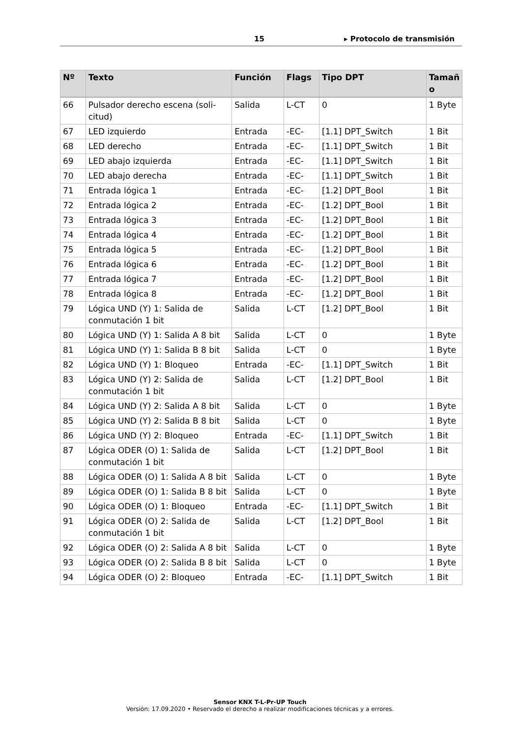15 ▸ Protocolo de transmisión
| Nº | Texto | Función | Flags | Tipo DPT | Tamañ o |
| --- | --- | --- | --- | --- | --- |
| 66 | Pulsador derecho escena (soli-citud) | Salida | L-CT | 0 | 1 Byte |
| 67 | LED izquierdo | Entrada | -EC- | [1.1] DPT_Switch | 1 Bit |
| 68 | LED derecho | Entrada | -EC- | [1.1] DPT_Switch | 1 Bit |
| 69 | LED abajo izquierda | Entrada | -EC- | [1.1] DPT_Switch | 1 Bit |
| 70 | LED abajo derecha | Entrada | -EC- | [1.1] DPT_Switch | 1 Bit |
| 71 | Entrada lógica 1 | Entrada | -EC- | [1.2] DPT_Bool | 1 Bit |
| 72 | Entrada lógica 2 | Entrada | -EC- | [1.2] DPT_Bool | 1 Bit |
| 73 | Entrada lógica 3 | Entrada | -EC- | [1.2] DPT_Bool | 1 Bit |
| 74 | Entrada lógica 4 | Entrada | -EC- | [1.2] DPT_Bool | 1 Bit |
| 75 | Entrada lógica 5 | Entrada | -EC- | [1.2] DPT_Bool | 1 Bit |
| 76 | Entrada lógica 6 | Entrada | -EC- | [1.2] DPT_Bool | 1 Bit |
| 77 | Entrada lógica 7 | Entrada | -EC- | [1.2] DPT_Bool | 1 Bit |
| 78 | Entrada lógica 8 | Entrada | -EC- | [1.2] DPT_Bool | 1 Bit |
| 79 | Lógica UND (Y) 1: Salida de conmutación 1 bit | Salida | L-CT | [1.2] DPT_Bool | 1 Bit |
| 80 | Lógica UND (Y) 1: Salida A 8 bit | Salida | L-CT | 0 | 1 Byte |
| 81 | Lógica UND (Y) 1: Salida B 8 bit | Salida | L-CT | 0 | 1 Byte |
| 82 | Lógica UND (Y) 1: Bloqueo | Entrada | -EC- | [1.1] DPT_Switch | 1 Bit |
| 83 | Lógica UND (Y) 2: Salida de conmutación 1 bit | Salida | L-CT | [1.2] DPT_Bool | 1 Bit |
| 84 | Lógica UND (Y) 2: Salida A 8 bit | Salida | L-CT | 0 | 1 Byte |
| 85 | Lógica UND (Y) 2: Salida B 8 bit | Salida | L-CT | 0 | 1 Byte |
| 86 | Lógica UND (Y) 2: Bloqueo | Entrada | -EC- | [1.1] DPT_Switch | 1 Bit |
| 87 | Lógica ODER (O) 1: Salida de conmutación 1 bit | Salida | L-CT | [1.2] DPT_Bool | 1 Bit |
| 88 | Lógica ODER (O) 1: Salida A 8 bit | Salida | L-CT | 0 | 1 Byte |
| 89 | Lógica ODER (O) 1: Salida B 8 bit | Salida | L-CT | 0 | 1 Byte |
| 90 | Lógica ODER (O) 1: Bloqueo | Entrada | -EC- | [1.1] DPT_Switch | 1 Bit |
| 91 | Lógica ODER (O) 2: Salida de conmutación 1 bit | Salida | L-CT | [1.2] DPT_Bool | 1 Bit |
| 92 | Lógica ODER (O) 2: Salida A 8 bit | Salida | L-CT | 0 | 1 Byte |
| 93 | Lógica ODER (O) 2: Salida B 8 bit | Salida | L-CT | 0 | 1 Byte |
| 94 | Lógica ODER (O) 2: Bloqueo | Entrada | -EC- | [1.1] DPT_Switch | 1 Bit |
Sensor KNX T-L-Pr-UP Touch
Versión: 17.09.2020 • Reservado el derecho a realizar modificaciones técnicas y a errores.